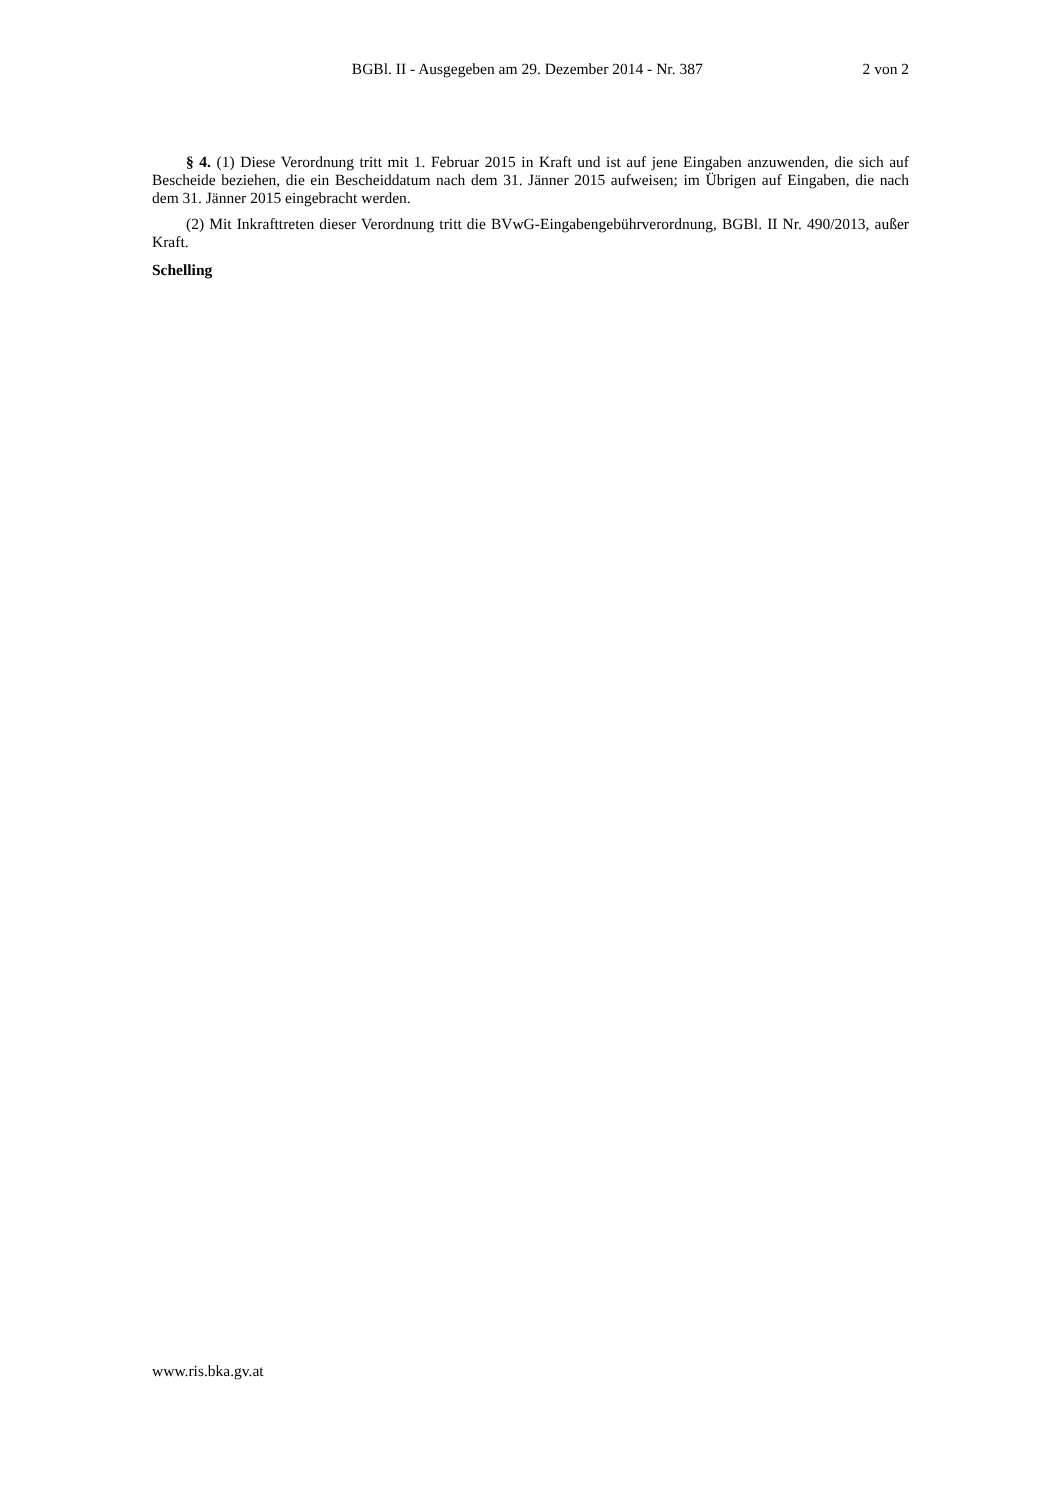BGBl. II - Ausgegeben am 29. Dezember 2014 - Nr. 387 2 von 2
§ 4. (1) Diese Verordnung tritt mit 1. Februar 2015 in Kraft und ist auf jene Eingaben anzuwenden, die sich auf Bescheide beziehen, die ein Bescheiddatum nach dem 31. Jänner 2015 aufweisen; im Übrigen auf Eingaben, die nach dem 31. Jänner 2015 eingebracht werden.
(2) Mit Inkrafttreten dieser Verordnung tritt die BVwG-Eingabengebührverordnung, BGBl. II Nr. 490/2013, außer Kraft.
Schelling
www.ris.bka.gv.at